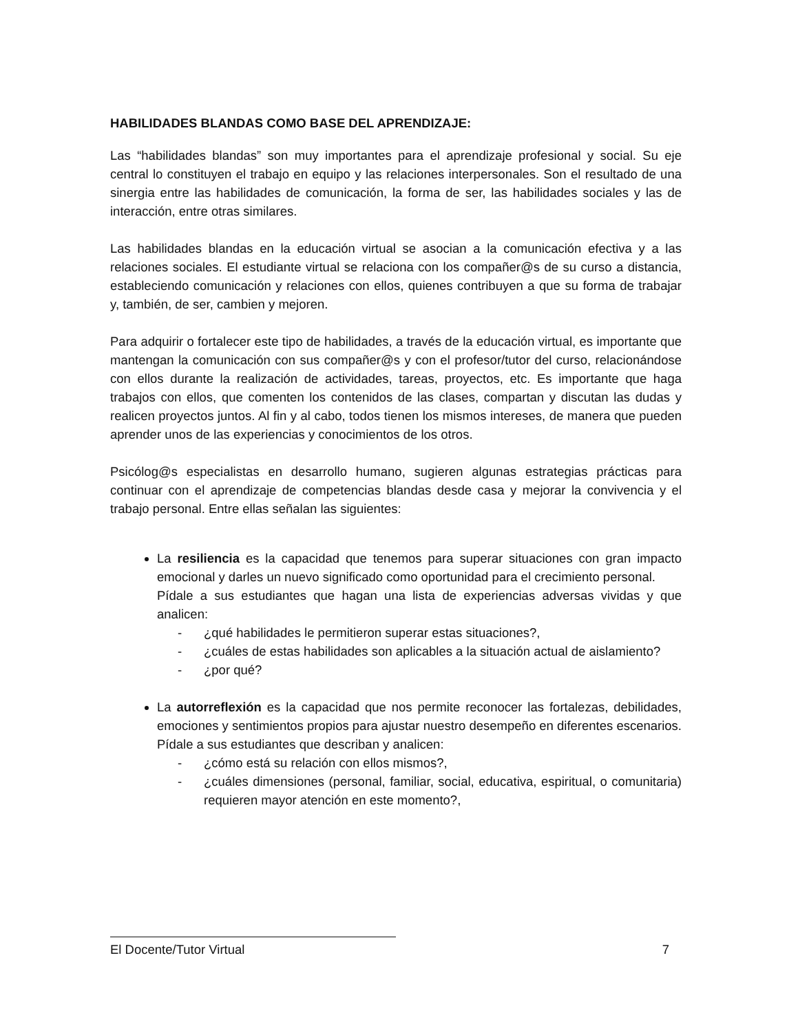HABILIDADES BLANDAS COMO BASE DEL APRENDIZAJE:
Las “habilidades blandas” son muy importantes para el aprendizaje profesional y social. Su eje central lo constituyen el trabajo en equipo y las relaciones interpersonales. Son el resultado de una sinergia entre las habilidades de comunicación, la forma de ser, las habilidades sociales y las de interacción, entre otras similares.
Las habilidades blandas en la educación virtual se asocian a la comunicación efectiva y a las relaciones sociales. El estudiante virtual se relaciona con los compañer@s de su curso a distancia, estableciendo comunicación y relaciones con ellos, quienes contribuyen a que su forma de trabajar y, también, de ser, cambien y mejoren.
Para adquirir o fortalecer este tipo de habilidades, a través de la educación virtual, es importante que mantengan la comunicación con sus compañer@s y con el profesor/tutor del curso, relacionándose con ellos durante la realización de actividades, tareas, proyectos, etc. Es importante que haga trabajos con ellos, que comenten los contenidos de las clases, compartan y discutan las dudas y realicen proyectos juntos. Al fin y al cabo, todos tienen los mismos intereses, de manera que pueden aprender unos de las experiencias y conocimientos de los otros.
Psicólog@s especialistas en desarrollo humano, sugieren algunas estrategias prácticas para continuar con el aprendizaje de competencias blandas desde casa y mejorar la convivencia y el trabajo personal. Entre ellas señalan las siguientes:
La resiliencia es la capacidad que tenemos para superar situaciones con gran impacto emocional y darles un nuevo significado como oportunidad para el crecimiento personal.
Pídale a sus estudiantes que hagan una lista de experiencias adversas vividas y que analicen:
- ¿qué habilidades le permitieron superar estas situaciones?,
- ¿cuáles de estas habilidades son aplicables a la situación actual de aislamiento?
- ¿por qué?
La autorreflexión es la capacidad que nos permite reconocer las fortalezas, debilidades, emociones y sentimientos propios para ajustar nuestro desempeño en diferentes escenarios.
Pídale a sus estudiantes que describan y analicen:
- ¿cómo está su relación con ellos mismos?,
- ¿cuáles dimensiones (personal, familiar, social, educativa, espiritual, o comunitaria) requieren mayor atención en este momento?,
El Docente/Tutor Virtual 7